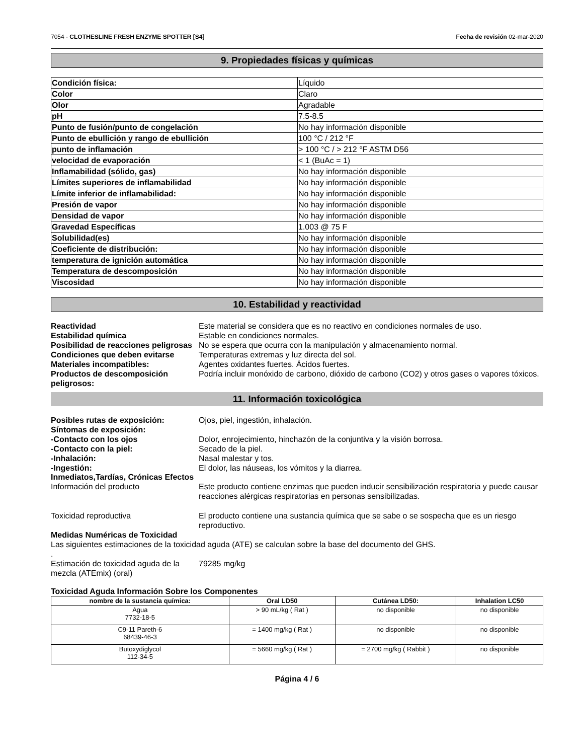7054 - CLOTHESLINE FRESH ENZYME SPOTTER [S4] Fecha de revisión 02-mar-2020
9. Propiedades físicas y químicas
| Condición física: | Líquido |
| Color | Claro |
| Olor | Agradable |
| pH | 7.5-8.5 |
| Punto de fusión/punto de congelación | No hay información disponible |
| Punto de ebullición y rango de ebullición | 100 °C / 212 °F |
| punto de inflamación | > 100 °C / > 212 °F ASTM D56 |
| velocidad de evaporación | < 1 (BuAc = 1) |
| Inflamabilidad (sólido, gas) | No hay información disponible |
| Límites superiores de inflamabilidad | No hay información disponible |
| Límite inferior de inflamabilidad: | No hay información disponible |
| Presión de vapor | No hay información disponible |
| Densidad de vapor | No hay información disponible |
| Gravedad Específicas | 1.003 @ 75 F |
| Solubilidad(es) | No hay información disponible |
| Coeficiente de distribución: | No hay información disponible |
| temperatura de ignición automática | No hay información disponible |
| Temperatura de descomposición | No hay información disponible |
| Viscosidad | No hay información disponible |
10. Estabilidad y reactividad
Reactividad
Este material se considera que es no reactivo en condiciones normales de uso.
Estabilidad química
Estable en condiciones normales.
Posibilidad de reacciones peligrosas
No se espera que ocurra con la manipulación y almacenamiento normal.
Condiciones que deben evitarse
Temperaturas extremas y luz directa del sol.
Materiales incompatibles:
Agentes oxidantes fuertes. Ácidos fuertes.
Productos de descomposición peligrosos:
Podría incluir monóxido de carbono, dióxido de carbono (CO2) y otros gases o vapores tóxicos.
11. Información toxicológica
Posibles rutas de exposición:
Ojos, piel, ingestión, inhalación.
Síntomas de exposición:
-Contacto con los ojos
Dolor, enrojecimiento, hinchazón de la conjuntiva y la visión borrosa.
-Contacto con la piel:
Secado de la piel.
-Inhalación:
Nasal malestar y tos.
-Ingestión:
El dolor, las náuseas, los vómitos y la diarrea.
Inmediatos,Tardías, Crónicas Efectos
Información del producto
Este producto contiene enzimas que pueden inducir sensibilización respiratoria y puede causar reacciones alérgicas respiratorias en personas sensibilizadas.
Toxicidad reproductiva
El producto contiene una sustancia química que se sabe o se sospecha que es un riesgo reproductivo.
Medidas Numéricas de Toxicidad
Las siguientes estimaciones de la toxicidad aguda (ATE) se calculan sobre la base del documento del GHS.
.
Estimación de toxicidad aguda de la mezcla (ATEmix) (oral)
79285 mg/kg
Toxicidad Aguda Información Sobre los Componentes
| nombre de la sustancia química: | Oral LD50 | Cutánea LD50: | Inhalation LC50 |
| --- | --- | --- | --- |
| Agua 7732-18-5 | > 90 mL/kg ( Rat ) | no disponible | no disponible |
| C9-11 Pareth-6 68439-46-3 | = 1400 mg/kg ( Rat ) | no disponible | no disponible |
| Butoxydiglycol 112-34-5 | = 5660 mg/kg ( Rat ) | = 2700 mg/kg ( Rabbit ) | no disponible |
Página 4 / 6